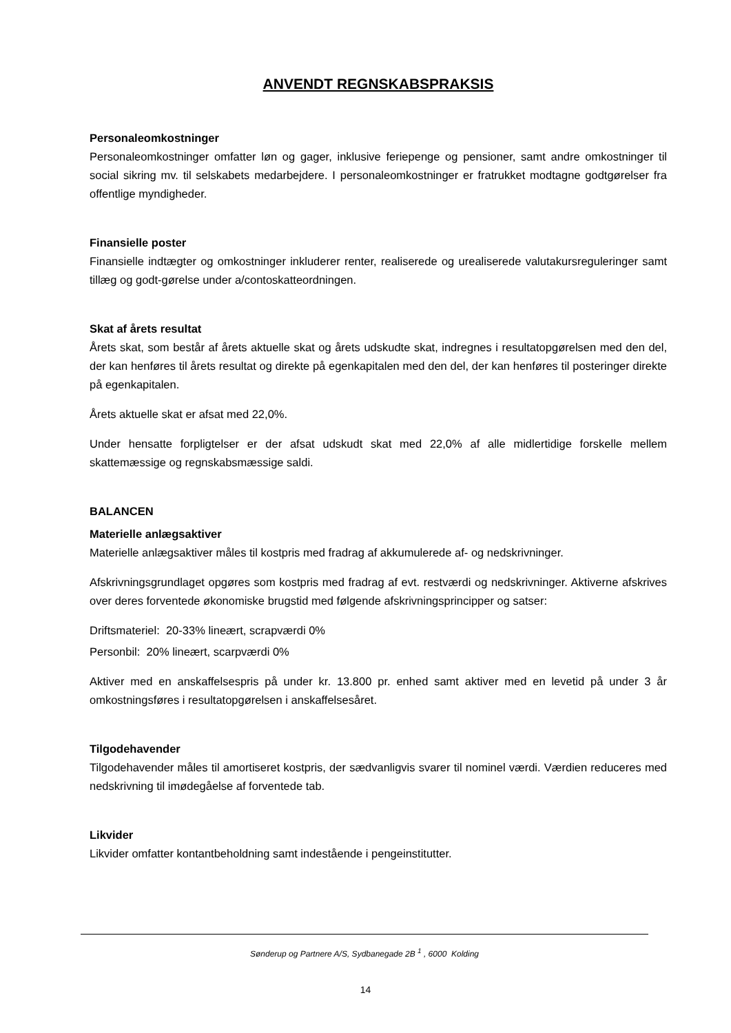ANVENDT REGNSKABSPRAKSIS
Personaleomkostninger
Personaleomkostninger omfatter løn og gager, inklusive feriepenge og pensioner, samt andre omkostninger til social sikring mv. til selskabets medarbejdere. I personaleomkostninger er fratrukket modtagne godtgørelser fra offentlige myndigheder.
Finansielle poster
Finansielle indtægter og omkostninger inkluderer renter, realiserede og urealiserede valutakursreguleringer samt tillæg og godt-gørelse under a/contoskatteordningen.
Skat af årets resultat
Årets skat, som består af årets aktuelle skat og årets udskudte skat, indregnes i resultatopgørelsen med den del, der kan henføres til årets resultat og direkte på egenkapitalen med den del, der kan henføres til posteringer direkte på egenkapitalen.
Årets aktuelle skat er afsat med 22,0%.
Under hensatte forpligtelser er der afsat udskudt skat med 22,0% af alle midlertidige forskelle mellem skattemæssige og regnskabsmæssige saldi.
BALANCEN
Materielle anlægsaktiver
Materielle anlægsaktiver måles til kostpris med fradrag af akkumulerede af- og nedskrivninger.
Afskrivningsgrundlaget opgøres som kostpris med fradrag af evt. restværdi og nedskrivninger. Aktiverne afskrives over deres forventede økonomiske brugstid med følgende afskrivningsprincipper og satser:
Driftsmateriel: 20-33% lineært, scrapværdi 0%
Personbil: 20% lineært, scarpværdi 0%
Aktiver med en anskaffelsespris på under kr. 13.800 pr. enhed samt aktiver med en levetid på under 3 år omkostningsføres i resultatopgørelsen i anskaffelsesåret.
Tilgodehavender
Tilgodehavender måles til amortiseret kostpris, der sædvanligvis svarer til nominel værdi. Værdien reduceres med nedskrivning til imødegåelse af forventede tab.
Likvider
Likvider omfatter kontantbeholdning samt indestående i pengeinstitutter.
Sønderup og Partnere A/S, Sydbanegade 2B <sup>1</sup> , 6000 Kolding
14